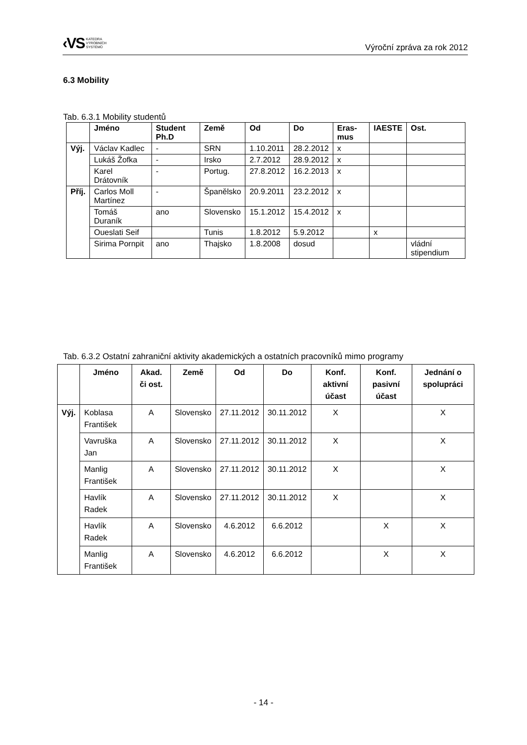‹VS KATEDRA
VÝROBNÍCH
SYSTÉMŮ
Výroční zpráva za rok 2012
6.3 Mobility
Tab. 6.3.1 Mobility studentů
| | Jméno | Student Ph.D | Země | Od | Do | Eras-mus | IAESTE | Ost. |
| --- | --- | --- | --- | --- | --- | --- | --- | --- |
| Výj. | Václav Kadlec | - | SRN | 1.10.2011 | 28.2.2012 | x | | |
| | Lukáš Žofka | - | Irsko | 2.7.2012 | 28.9.2012 | x | | |
| | Karel Drátovník | - | Portug. | 27.8.2012 | 16.2.2013 | x | | |
| Příj. | Carlos Moll Martínez | - | Španělsko | 20.9.2011 | 23.2.2012 | x | | |
| | Tomáš Duraník | ano | Slovensko | 15.1.2012 | 15.4.2012 | x | | |
| | Oueslati Seif | | Tunis | 1.8.2012 | 5.9.2012 | | x | |
| | Sirima Pornpit | ano | Thajsko | 1.8.2008 | dosud | | | vládní stipendium |
Tab. 6.3.2 Ostatní zahraniční aktivity akademických a ostatních pracovníků mimo programy
| | Jméno | Akad. či ost. | Země | Od | Do | Konf. aktivní účast | Konf. pasivní účast | Jednání o spolupráci |
| --- | --- | --- | --- | --- | --- | --- | --- | --- |
| Výj. | Koblasa František | A | Slovensko | 27.11.2012 | 30.11.2012 | X | | X |
| | Vavruška Jan | A | Slovensko | 27.11.2012 | 30.11.2012 | X | | X |
| | Manlig František | A | Slovensko | 27.11.2012 | 30.11.2012 | X | | X |
| | Havlík Radek | A | Slovensko | 27.11.2012 | 30.11.2012 | X | | X |
| | Havlík Radek | A | Slovensko | 4.6.2012 | 6.6.2012 | | X | X |
| | Manlig František | A | Slovensko | 4.6.2012 | 6.6.2012 | | X | X |
- 14 -